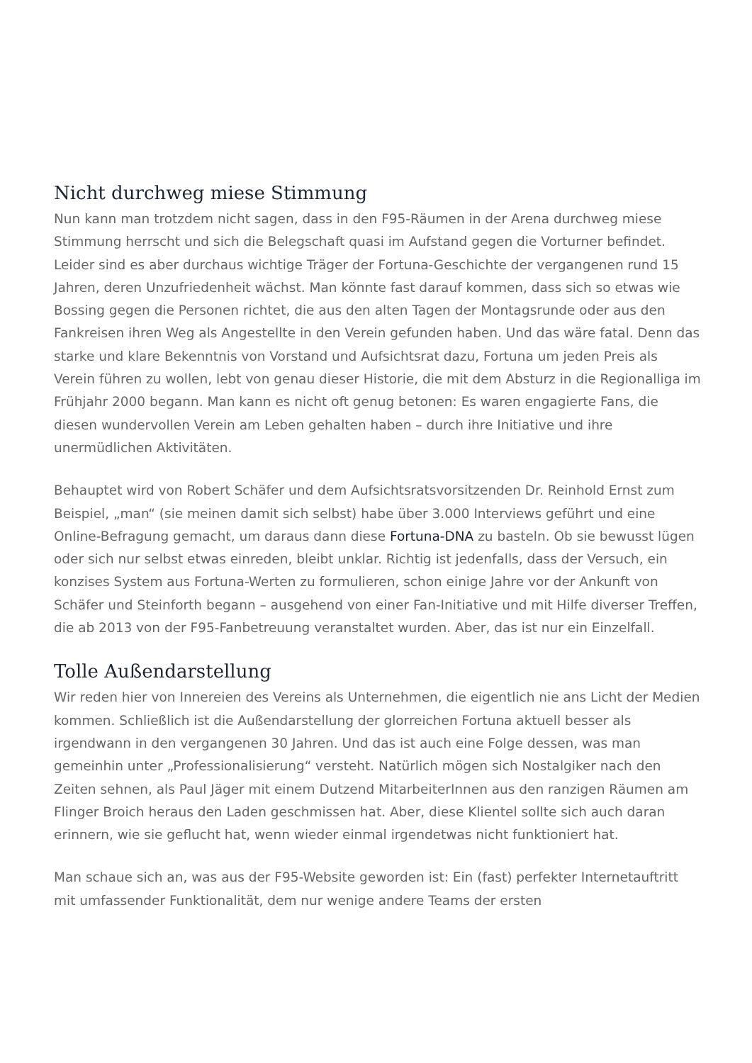Nicht durchweg miese Stimmung
Nun kann man trotzdem nicht sagen, dass in den F95-Räumen in der Arena durchweg miese Stimmung herrscht und sich die Belegschaft quasi im Aufstand gegen die Vorturner befindet. Leider sind es aber durchaus wichtige Träger der Fortuna-Geschichte der vergangenen rund 15 Jahren, deren Unzufriedenheit wächst. Man könnte fast darauf kommen, dass sich so etwas wie Bossing gegen die Personen richtet, die aus den alten Tagen der Montagsrunde oder aus den Fankreisen ihren Weg als Angestellte in den Verein gefunden haben. Und das wäre fatal. Denn das starke und klare Bekenntnis von Vorstand und Aufsichtsrat dazu, Fortuna um jeden Preis als Verein führen zu wollen, lebt von genau dieser Historie, die mit dem Absturz in die Regionalliga im Frühjahr 2000 begann. Man kann es nicht oft genug betonen: Es waren engagierte Fans, die diesen wundervollen Verein am Leben gehalten haben – durch ihre Initiative und ihre unermüdlichen Aktivitäten.
Behauptet wird von Robert Schäfer und dem Aufsichtsratsvorsitzenden Dr. Reinhold Ernst zum Beispiel, „man“ (sie meinen damit sich selbst) habe über 3.000 Interviews geführt und eine Online-Befragung gemacht, um daraus dann diese Fortuna-DNA zu basteln. Ob sie bewusst lügen oder sich nur selbst etwas einreden, bleibt unklar. Richtig ist jedenfalls, dass der Versuch, ein konzises System aus Fortuna-Werten zu formulieren, schon einige Jahre vor der Ankunft von Schäfer und Steinforth begann – ausgehend von einer Fan-Initiative und mit Hilfe diverser Treffen, die ab 2013 von der F95-Fanbetreuung veranstaltet wurden. Aber, das ist nur ein Einzelfall.
Tolle Außendarstellung
Wir reden hier von Innereien des Vereins als Unternehmen, die eigentlich nie ans Licht der Medien kommen. Schließlich ist die Außendarstellung der glorreichen Fortuna aktuell besser als irgendwann in den vergangenen 30 Jahren. Und das ist auch eine Folge dessen, was man gemeinhin unter „Professionalisierung“ versteht. Natürlich mögen sich Nostalgiker nach den Zeiten sehnen, als Paul Jäger mit einem Dutzend MitarbeiterInnen aus den ranzigen Räumen am Flinger Broich heraus den Laden geschmissen hat. Aber, diese Klientel sollte sich auch daran erinnern, wie sie geflucht hat, wenn wieder einmal irgendetwas nicht funktioniert hat.
Man schaue sich an, was aus der F95-Website geworden ist: Ein (fast) perfekter Internetauftritt mit umfassender Funktionalität, dem nur wenige andere Teams der ersten